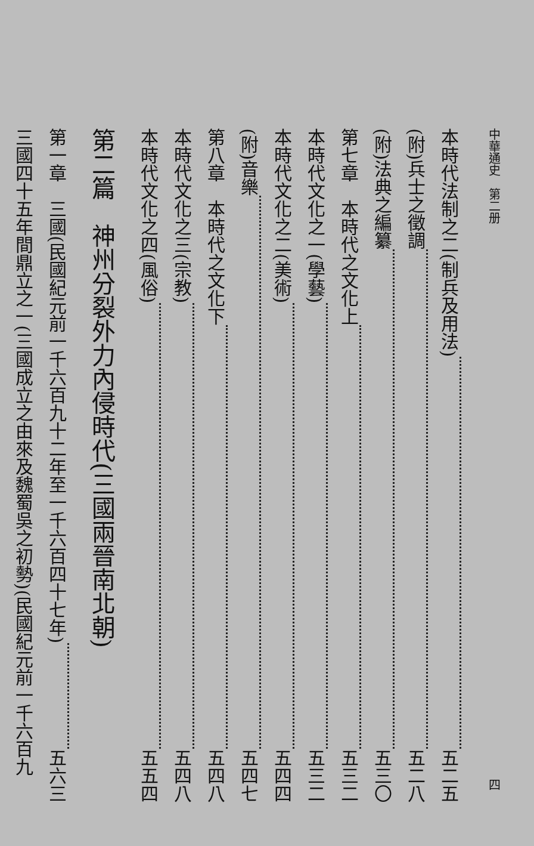中華通史　第二册 四
本時代法制之二(制兵及用法) 五二五
(附)兵士之徵調 五二八
(附)法典之編纂 五三〇
第七章　本時代之文化上 五三二
本時代文化之一(學藝) 五三二
本時代文化之二(美術) 五四四
(附)音樂 五四七
第八章　本時代之文化下 五四八
本時代文化之三(宗教) 五四八
本時代文化之四(風俗) 五五四
第二篇　神州分裂外力內侵時代(三國兩晉南北朝)
第一章　三國(民國紀元前一千六百九十二年至一千六百四十七年) 五六三
三國四十五年間鼎立之一(三國成立之由來及魏蜀吳之初勢)(民國紀元前一千六百九